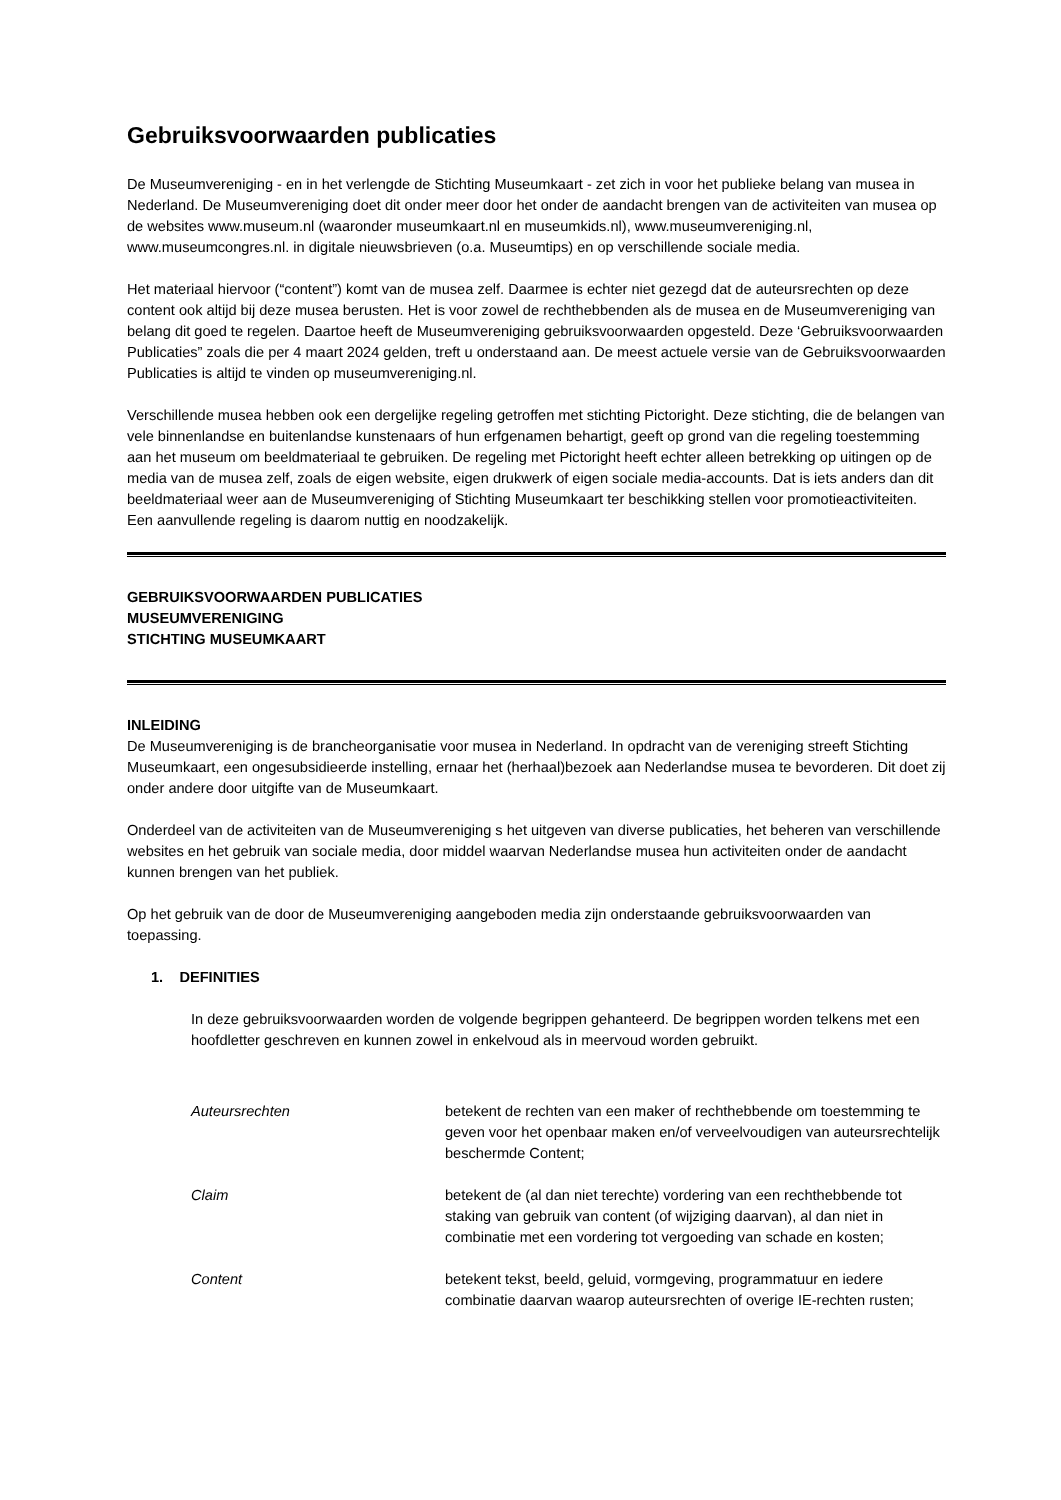Gebruiksvoorwaarden publicaties
De Museumvereniging - en in het verlengde de Stichting Museumkaart - zet zich in voor het publieke belang van musea in Nederland. De Museumvereniging doet dit onder meer door het onder de aandacht brengen van de activiteiten van musea op de websites www.museum.nl (waaronder museumkaart.nl en museumkids.nl), www.museumvereniging.nl, www.museumcongres.nl. in digitale nieuwsbrieven (o.a. Museumtips) en op verschillende sociale media.
Het materiaal hiervoor (“content”) komt van de musea zelf. Daarmee is echter niet gezegd dat de auteursrechten op deze content ook altijd bij deze musea berusten. Het is voor zowel de rechthebbenden als de musea en de Museumvereniging van belang dit goed te regelen. Daartoe heeft de Museumvereniging gebruiksvoorwaarden opgesteld. Deze ‘Gebruiksvoorwaarden Publicaties” zoals die per 4 maart 2024 gelden, treft u onderstaand aan. De meest actuele versie van de Gebruiksvoorwaarden Publicaties is altijd te vinden op museumvereniging.nl.
Verschillende musea hebben ook een dergelijke regeling getroffen met stichting Pictoright. Deze stichting, die de belangen van vele binnenlandse en buitenlandse kunstenaars of hun erfgenamen behartigt, geeft op grond van die regeling toestemming aan het museum om beeldmateriaal te gebruiken. De regeling met Pictoright heeft echter alleen betrekking op uitingen op de media van de musea zelf, zoals de eigen website, eigen drukwerk of eigen sociale media-accounts. Dat is iets anders dan dit beeldmateriaal weer aan de Museumvereniging of Stichting Museumkaart ter beschikking stellen voor promotieactiviteiten. Een aanvullende regeling is daarom nuttig en noodzakelijk.
GEBRUIKSVOORWAARDEN PUBLICATIES
MUSEUMVERENIGING
STICHTING MUSEUMKAART
INLEIDING
De Museumvereniging is de brancheorganisatie voor musea in Nederland. In opdracht van de vereniging streeft Stichting Museumkaart, een ongesubsidieerde instelling, ernaar het (herhaal)bezoek aan Nederlandse musea te bevorderen. Dit doet zij onder andere door uitgifte van de Museumkaart.
Onderdeel van de activiteiten van de Museumvereniging s het uitgeven van diverse publicaties, het beheren van verschillende websites en het gebruik van sociale media, door middel waarvan Nederlandse musea hun activiteiten onder de aandacht kunnen brengen van het publiek.
Op het gebruik van de door de Museumvereniging aangeboden media zijn onderstaande gebruiksvoorwaarden van toepassing.
1. DEFINITIES
In deze gebruiksvoorwaarden worden de volgende begrippen gehanteerd. De begrippen worden telkens met een hoofdletter geschreven en kunnen zowel in enkelvoud als in meervoud worden gebruikt.
Auteursrechten betekent de rechten van een maker of rechthebbende om toestemming te geven voor het openbaar maken en/of verveelvoudigen van auteursrechtelijk beschermde Content;
Claim betekent de (al dan niet terechte) vordering van een rechthebbende tot staking van gebruik van content (of wijziging daarvan), al dan niet in combinatie met een vordering tot vergoeding van schade en kosten;
Content betekent tekst, beeld, geluid, vormgeving, programmatuur en iedere combinatie daarvan waarop auteursrechten of overige IE-rechten rusten;